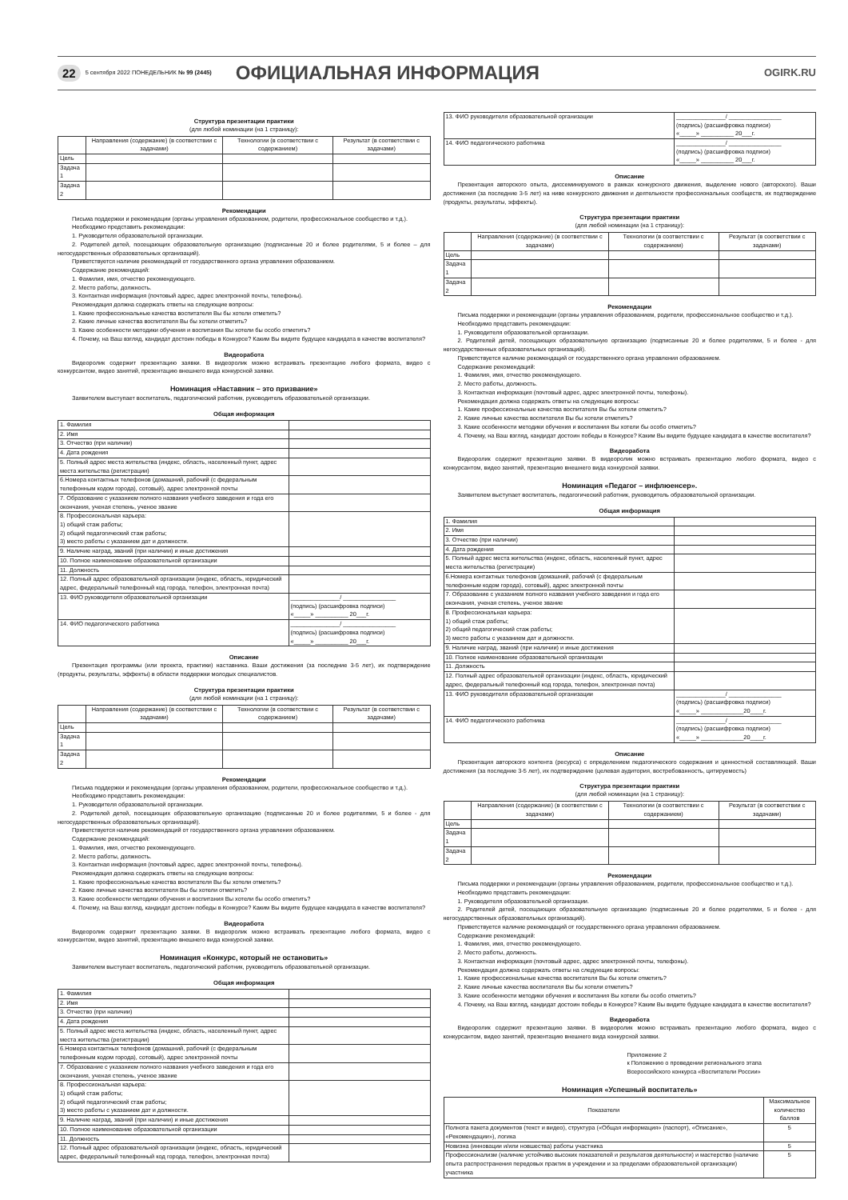22 5 сентября 2022 ПОНЕДЕЛЬНИК № 99 (2445) ОФИЦИАЛЬНАЯ ИНФОРМАЦИЯ OGIRK.RU
Структура презентации практики
(для любой номинации (на 1 страницу):
| | Направления (содержание) (в соответствии с задачами) | Технологии (в соответствии с содержанием) | Результат (в соответствии с задачами) |
| --- | --- | --- | --- |
| Цель | | | |
| Задача 1 | | | |
| Задача 2 | | | |
Рекомендации
Письма поддержки и рекомендации (органы управления образованием, родители, профессиональное сообщество и т.д.).
Необходимо представить рекомендации:
1. Руководителя образовательной организации.
2. Родителей детей, посещающих образовательную организацию (подписанные 20 и более родителями, 5 и более – для негосударственных образовательных организаций).
Приветствуется наличие рекомендаций от государственного органа управления образованием.
Содержание рекомендаций:
1. Фамилия, имя, отчество рекомендующего.
2. Место работы, должность.
3. Контактная информация (почтовый адрес, адрес электронной почты, телефоны).
Рекомендация должна содержать ответы на следующие вопросы:
1. Какие профессиональные качества воспитателя Вы бы хотели отметить?
2. Какие личные качества воспитателя Вы бы хотели отметить?
3. Какие особенности методики обучения и воспитания Вы хотели бы особо отметить?
4. Почему, на Ваш взгляд, кандидат достоин победы в Конкурсе? Каким Вы видите будущее кандидата в качестве воспитателя?
Видеоработа
Видеоролик содержит презентацию заявки. В видеоролик можно встраивать презентацию любого формата, видео с конкурсантом, видео занятий, презентацию внешнего вида конкурсной заявки.
Номинация «Наставник – это призвание»
Заявителем выступает воспитатель, педагогический работник, руководитель образовательной организации.
Общая информация
| 1. Фамилия | |
| 2. Имя | |
| 3. Отчество (при наличии) | |
| 4. Дата рождения | |
| 5. Полный адрес места жительства (индекс, область, населенный пункт, адрес места жительства (регистрации) | |
| 6.Номера контактных телефонов (домашний, рабочий (с федеральным телефонным кодом города), сотовый), адрес электронной почты | |
| 7. Образование с указанием полного названия учебного заведения и года его окончания, ученая степень, ученое звание | |
| 8. Профессиональная карьера: 1) общий стаж работы; 2) общий педагогический стаж работы; 3) место работы с указанием дат и должности. | |
| 9. Наличие наград, званий (при наличии) и иные достижения | |
| 10. Полное наименование образовательной организации | |
| 11. Должность | |
| 12. Полный адрес образовательной организации (индекс, область, юридический адрес, федеральный телефонный код города, телефон, электронная почта) | |
| 13. ФИО руководителя образовательной организации | _______________/ ________________ (подпись) (расшифровка подписи) «_____» __________ 20___г. |
| 14. ФИО педагогического работника | _______________/ ________________ (подпись) (расшифровка подписи) «_____» __________ 20___г. |
Описание
Презентация программы (или проекта, практики) наставника. Ваши достижения (за последние 3-5 лет), их подтверждение (продукты, результаты, эффекты) в области поддержки молодых специалистов.
Структура презентации практики
(для любой номинации (на 1 страницу):
| | Направления (содержание) (в соответствии с задачами) | Технологии (в соответствии с содержанием) | Результат (в соответствии с задачами) |
| --- | --- | --- | --- |
| Цель | | | |
| Задача 1 | | | |
| Задача 2 | | | |
Рекомендации
Письма поддержки и рекомендации (органы управления образованием, родители, профессиональное сообщество и т.д.).
Необходимо представить рекомендации:
1. Руководителя образовательной организации.
2. Родителей детей, посещающих образовательную организацию (подписанные 20 и более родителями, 5 и более - для негосударственных образовательных организаций).
Приветствуется наличие рекомендаций от государственного органа управления образованием.
Содержание рекомендаций:
1. Фамилия, имя, отчество рекомендующего.
2. Место работы, должность.
3. Контактная информация (почтовый адрес, адрес электронной почты, телефоны).
Рекомендация должна содержать ответы на следующие вопросы:
1. Какие профессиональные качества воспитателя Вы бы хотели отметить?
2. Какие личные качества воспитателя Вы бы хотели отметить?
3. Какие особенности методики обучения и воспитания Вы хотели бы особо отметить?
4. Почему, на Ваш взгляд, кандидат достоин победы в Конкурсе? Каким Вы видите будущее кандидата в качестве воспитателя?
Видеоработа
Видеоролик содержит презентацию заявки. В видеоролик можно встраивать презентацию любого формата, видео с конкурсантом, видео занятий, презентацию внешнего вида конкурсной заявки.
Номинация «Конкурс, который не остановить»
Заявителем выступает воспитатель, педагогический работник, руководитель образовательной организации.
Общая информация
| 1. Фамилия | |
| 2. Имя | |
| 3. Отчество (при наличии) | |
| 4. Дата рождения | |
| 5. Полный адрес места жительства (индекс, область, населенный пункт, адрес места жительства (регистрации) | |
| 6.Номера контактных телефонов (домашний, рабочий (с федеральным телефонным кодом города), сотовый), адрес электронной почты | |
| 7. Образование с указанием полного названия учебного заведения и года его окончания, ученая степень, ученое звание | |
| 8. Профессиональная карьера: 1) общий стаж работы; 2) общий педагогический стаж работы; 3) место работы с указанием дат и должности. | |
| 9. Наличие наград, званий (при наличии) и иные достижения | |
| 10. Полное наименование образовательной организации | |
| 11. Должность | |
| 12. Полный адрес образовательной организации (индекс, область, юридический адрес, федеральный телефонный код города, телефон, электронная почта) | |
| 13. ФИО руководителя образовательной организации | _______________/ ________________ (подпись) (расшифровка подписи) «_____» __________ 20___г. |
| 14. ФИО педагогического работника | _______________/ ________________ (подпись) (расшифровка подписи) «_____» __________ 20___г. |
Описание
Презентация авторского опыта, диссеминируемого в рамках конкурсного движения, выделение нового (авторского). Ваши достижения (за последние 3-5 лет) на ниве конкурсного движения и деятельности профессиональных сообществ, их подтверждение (продукты, результаты, эффекты).
Структура презентации практики
(для любой номинации (на 1 страницу):
| | Направления (содержание) (в соответствии с задачами) | Технологии (в соответствии с содержанием) | Результат (в соответствии с задачами) |
| --- | --- | --- | --- |
| Цель | | | |
| Задача 1 | | | |
| Задача 2 | | | |
Рекомендации
Письма поддержки и рекомендации (органы управления образованием, родители, профессиональное сообщество и т.д.).
Необходимо представить рекомендации:
1. Руководителя образовательной организации.
2. Родителей детей, посещающих образовательную организацию (подписанные 20 и более родителями, 5 и более - для негосударственных образовательных организаций).
Приветствуется наличие рекомендаций от государственного органа управления образованием.
Содержание рекомендаций:
1. Фамилия, имя, отчество рекомендующего.
2. Место работы, должность.
3. Контактная информация (почтовый адрес, адрес электронной почты, телефоны).
Рекомендация должна содержать ответы на следующие вопросы:
1. Какие профессиональные качества воспитателя Вы бы хотели отметить?
2. Какие личные качества воспитателя Вы бы хотели отметить?
3. Какие особенности методики обучения и воспитания Вы хотели бы особо отметить?
4. Почему, на Ваш взгляд, кандидат достоин победы в Конкурсе? Каким Вы видите будущее кандидата в качестве воспитателя?
Видеоработа
Видеоролик содержит презентацию заявки. В видеоролик можно встраивать презентацию любого формата, видео с конкурсантом, видео занятий, презентацию внешнего вида конкурсной заявки.
Номинация «Педагог – инфлюенсер».
Заявителем выступает воспитатель, педагогический работник, руководитель образовательной организации.
Общая информация
| 1. Фамилия | |
| 2. Имя | |
| 3. Отчество (при наличии) | |
| 4. Дата рождения | |
| 5. Полный адрес места жительства (индекс, область, населенный пункт, адрес места жительства (регистрации) | |
| 6.Номера контактных телефонов (домашний, рабочий (с федеральным телефонным кодом города), сотовый), адрес электронной почты | |
| 7. Образование с указанием полного названия учебного заведения и года его окончания, ученая степень, ученое звание | |
| 8. Профессиональная карьера: 1) общий стаж работы; 2) общий педагогический стаж работы; 3) место работы с указанием дат и должности. | |
| 9. Наличие наград, званий (при наличии) и иные достижения | |
| 10. Полное наименование образовательной организации | |
| 11. Должность | |
| 12. Полный адрес образовательной организации (индекс, область, юридический адрес, федеральный телефонный код города, телефон, электронная почта) | |
| 13. ФИО руководителя образовательной организации | _______________/ ________________ (подпись) (расшифровка подписи) «_____» _____________20____г. |
| 14. ФИО педагогического работника | _______________/ ________________ (подпись) (расшифровка подписи) «_____» _____________20____г. |
Описание
Презентация авторского контента (ресурса) с определением педагогического содержания и ценностной составляющей. Ваши достижения (за последние 3-5 лет), их подтверждение (целевая аудитория, востребованность, цитируемость)
Структура презентации практики
(для любой номинации (на 1 страницу):
| | Направления (содержание) (в соответствии с задачами) | Технологии (в соответствии с содержанием) | Результат (в соответствии с задачами) |
| --- | --- | --- | --- |
| Цель | | | |
| Задача 1 | | | |
| Задача 2 | | | |
Рекомендации
Письма поддержки и рекомендации (органы управления образованием, родители, профессиональное сообщество и т.д.).
Необходимо представить рекомендации:
1. Руководителя образовательной организации.
2. Родителей детей, посещающих образовательную организацию (подписанные 20 и более родителями, 5 и более - для негосударственных образовательных организаций).
Приветствуется наличие рекомендаций от государственного органа управления образованием.
Содержание рекомендаций:
1. Фамилия, имя, отчество рекомендующего.
2. Место работы, должность.
3. Контактная информация (почтовый адрес, адрес электронной почты, телефоны).
Рекомендация должна содержать ответы на следующие вопросы:
1. Какие профессиональные качества воспитателя Вы бы хотели отметить?
2. Какие личные качества воспитателя Вы бы хотели отметить?
3. Какие особенности методики обучения и воспитания Вы хотели бы особо отметить?
4. Почему, на Ваш взгляд, кандидат достоин победы в Конкурсе? Каким Вы видите будущее кандидата в качестве воспитателя?
Видеоработа
Видеоролик содержит презентацию заявки. В видеоролик можно встраивать презентацию любого формата, видео с конкурсантом, видео занятий, презентацию внешнего вида конкурсной заявки.
Приложение 2
к Положению о проведении регионального этапа
Всероссийского конкурса «Воспитатели России»
Номинация «Успешный воспитатель»
| Показатели | Максимальное количество баллов |
| --- | --- |
| Полнота пакета документов (текст и видео), структура («Общая информация» (паспорт), «Описание», «Рекомендации»), логика | 5 |
| Новизна (инновации и/или новшества) работы участника | 5 |
| Профессионализм (наличие устойчиво высоких показателей и результатов деятельности) и мастерство (наличие опыта распространения передовых практик в учреждении и за пределами образовательной организации) участника | 5 |